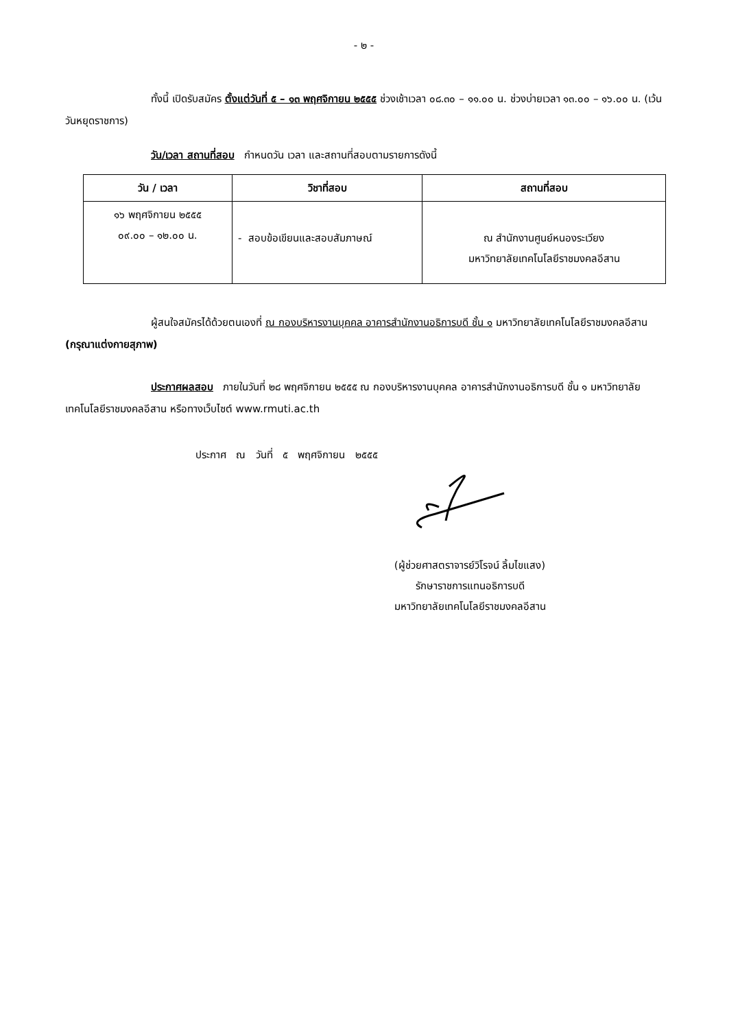- ๒ -
ทั้งนี้ เปิดรับสมัคร ตั้งแต่วันที่ ๕ – ๑๓ พฤศจิกายน ๒๕๕๕ ช่วงเช้าเวลา ๐๘.๓๐ – ๑๑.๐๐ น. ช่วงบ่ายเวลา ๑๓.๐๐ – ๑๖.๐๐ น. (เว้นวันหยุดราชการ)
วัน/เวลา สถานที่สอบ กำหนดวัน เวลา และสถานที่สอบตามรายการดังนี้
| วัน / เวลา | วิชาที่สอบ | สถานที่สอบ |
| --- | --- | --- |
| ๑๖ พฤศจิกายน ๒๕๕๕ ๐๙.๐๐ – ๑๒.๐๐ น. | - สอบข้อเขียนและสอบสัมภาษณ์ | ณ สำนักงานศูนย์หนองระเวียง มหาวิทยาลัยเทคโนโลยีราชมงคลอีสาน |
ผู้สนใจสมัครได้ด้วยตนเองที่ ณ กองบริหารงานบุคคล อาคารสำนักงานอธิการบดี ชั้น ๑ มหาวิทยาลัยเทคโนโลยีราชมงคลอีสาน (กรุณาแต่งกายสุภาพ)
ประกาศผลสอบ ภายในวันที่ ๒๘ พฤศจิกายน ๒๕๕๕ ณ กองบริหารงานบุคคล อาคารสำนักงานอธิการบดี ชั้น ๑ มหาวิทยาลัยเทคโนโลยีราชมงคลอีสาน หรือทางเว็บไซต์ www.rmuti.ac.th
ประกาศ ณ วันที่ ๕ พฤศจิกายน ๒๕๕๕
(ผู้ช่วยศาสตราจารย์วิโรจน์ ลิ้มไขแสง)
รักษาราชการแทนอธิการบดี
มหาวิทยาลัยเทคโนโลยีราชมงคลอีสาน